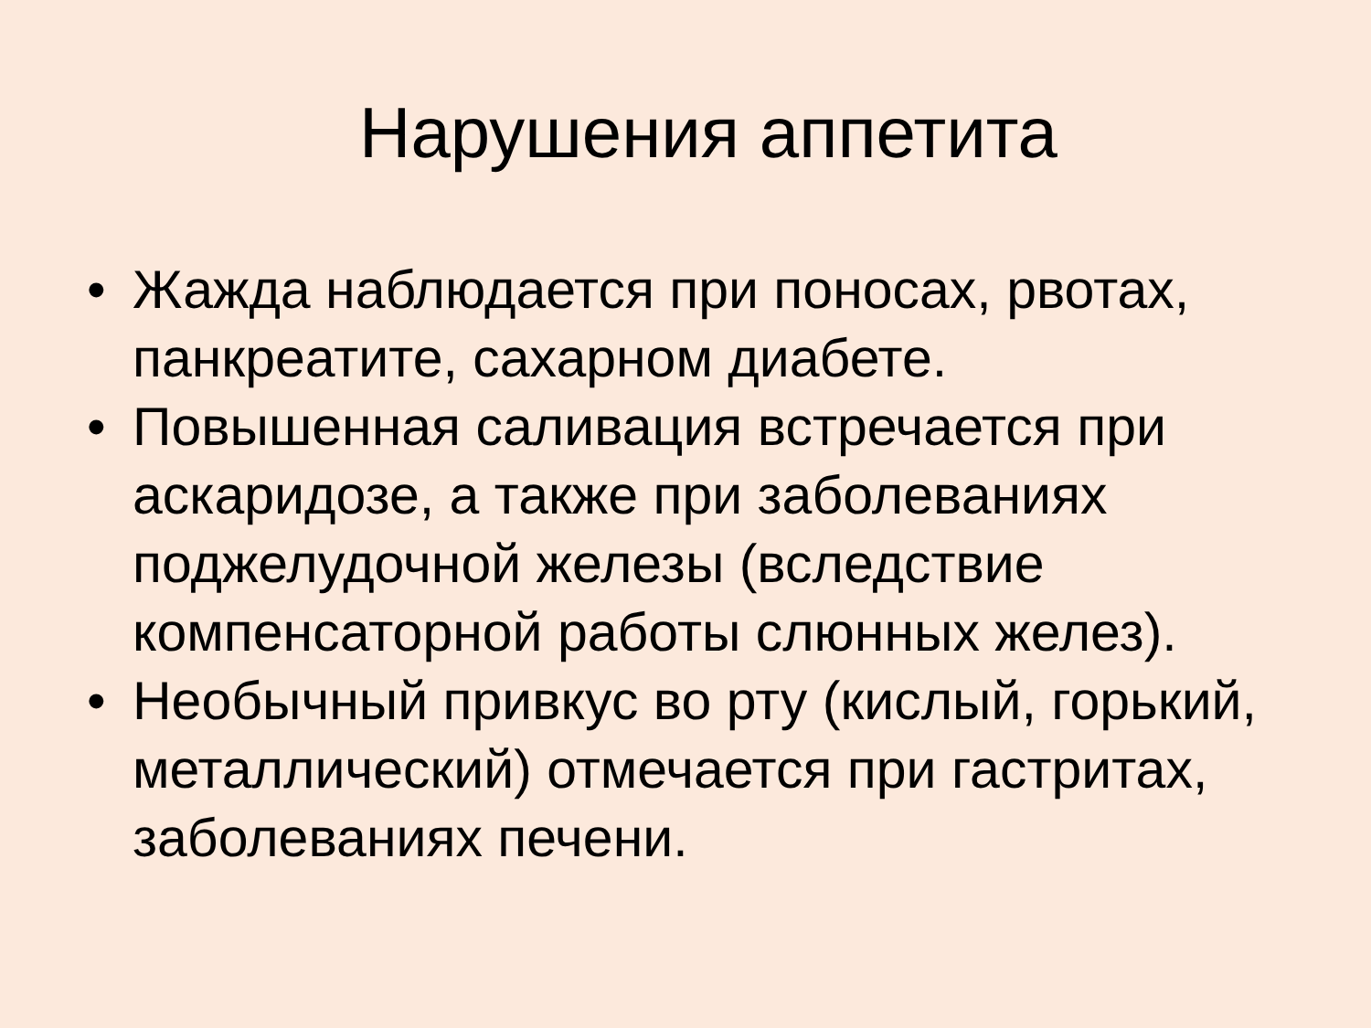Нарушения аппетита
• Жажда наблюдается при поносах, рвотах, панкреатите, сахарном диабете.
• Повышенная саливация встречается при аскаридозе, а также при заболеваниях поджелудочной железы (вследствие компенсаторной работы слюнных желез).
• Необычный привкус во рту (кислый, горький, металлический) отмечается при гастритах, заболеваниях печени.